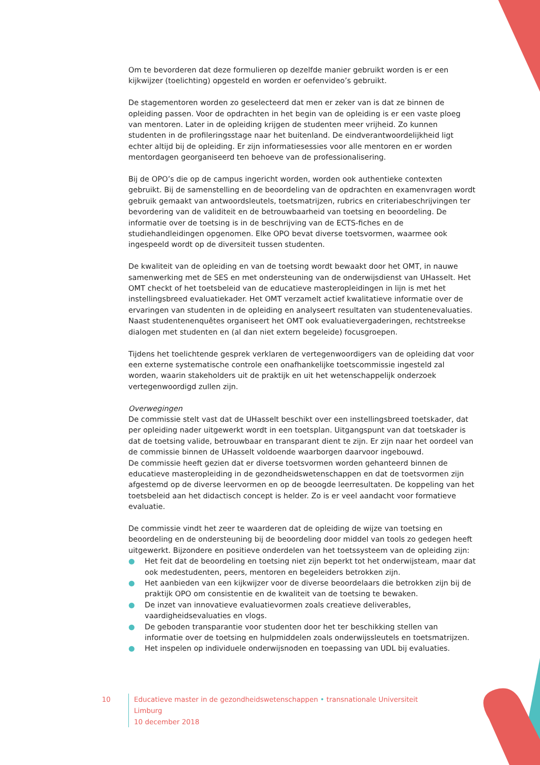Om te bevorderen dat deze formulieren op dezelfde manier gebruikt worden is er een kijkwijzer (toelichting) opgesteld en worden er oefenvideo’s gebruikt.
De stagementoren worden zo geselecteerd dat men er zeker van is dat ze binnen de opleiding passen. Voor de opdrachten in het begin van de opleiding is er een vaste ploeg van mentoren. Later in de opleiding krijgen de studenten meer vrijheid. Zo kunnen studenten in de profileringsstage naar het buitenland. De eindverantwoordelijkheid ligt echter altijd bij de opleiding. Er zijn informatiesessies voor alle mentoren en er worden mentordagen georganiseerd ten behoeve van de professionalisering.
Bij de OPO’s die op de campus ingericht worden, worden ook authentieke contexten gebruikt. Bij de samenstelling en de beoordeling van de opdrachten en examenvragen wordt gebruik gemaakt van antwoordsleutels, toetsmatrijzen, rubrics en criteriabeschrijvingen ter bevordering van de validiteit en de betrouwbaarheid van toetsing en beoordeling. De informatie over de toetsing is in de beschrijving van de ECTS-fiches en de studiehandleidingen opgenomen. Elke OPO bevat diverse toetsvormen, waarmee ook ingespeeld wordt op de diversiteit tussen studenten.
De kwaliteit van de opleiding en van de toetsing wordt bewaakt door het OMT, in nauwe samenwerking met de SES en met ondersteuning van de onderwijsdienst van UHasselt. Het OMT checkt of het toetsbeleid van de educatieve masteropleidingen in lijn is met het instellingsbreed evaluatiekader. Het OMT verzamelt actief kwalitatieve informatie over de ervaringen van studenten in de opleiding en analyseert resultaten van studentenevaluaties. Naast studentenenquêtes organiseert het OMT ook evaluatievergaderingen, rechtstreekse dialogen met studenten en (al dan niet extern begeleide) focusgroepen.
Tijdens het toelichtende gesprek verklaren de vertegenwoordigers van de opleiding dat voor een externe systematische controle een onafhankelijke toetscommissie ingesteld zal worden, waarin stakeholders uit de praktijk en uit het wetenschappelijk onderzoek vertegenwoordigd zullen zijn.
Overwegingen
De commissie stelt vast dat de UHasselt beschikt over een instellingsbreed toetskader, dat per opleiding nader uitgewerkt wordt in een toetsplan. Uitgangspunt van dat toetskader is dat de toetsing valide, betrouwbaar en transparant dient te zijn. Er zijn naar het oordeel van de commissie binnen de UHasselt voldoende waarborgen daarvoor ingebouwd.
De commissie heeft gezien dat er diverse toetsvormen worden gehanteerd binnen de educatieve masteropleiding in de gezondheidswetenschappen en dat de toetsvormen zijn afgestemd op de diverse leervormen en op de beoogde leerresultaten. De koppeling van het toetsbeleid aan het didactisch concept is helder. Zo is er veel aandacht voor formatieve evaluatie.
De commissie vindt het zeer te waarderen dat de opleiding de wijze van toetsing en beoordeling en de ondersteuning bij de beoordeling door middel van tools zo gedegen heeft uitgewerkt. Bijzondere en positieve onderdelen van het toetssysteem van de opleiding zijn:
● Het feit dat de beoordeling en toetsing niet zijn beperkt tot het onderwijsteam, maar dat ook medestudenten, peers, mentoren en begeleiders betrokken zijn.
● Het aanbieden van een kijkwijzer voor de diverse beoordelaars die betrokken zijn bij de praktijk OPO om consistentie en de kwaliteit van de toetsing te bewaken.
● De inzet van innovatieve evaluatievormen zoals creatieve deliverables, vaardigheidsevaluaties en vlogs.
● De geboden transparantie voor studenten door het ter beschikking stellen van informatie over de toetsing en hulpmiddelen zoals onderwijssleutels en toetsmatrijzen.
● Het inspelen op individuele onderwijsnoden en toepassing van UDL bij evaluaties.
10 Educatieve master in de gezondheidswetenschappen • transnationale Universiteit Limburg
10 december 2018